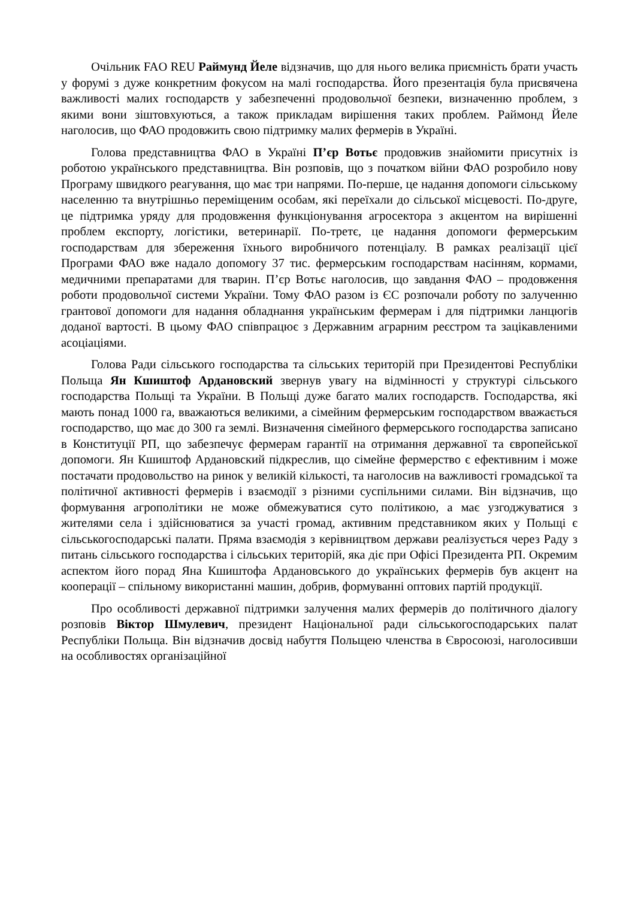Очільник FAO REU Раймунд Йеле відзначив, що для нього велика приємність брати участь у форумі з дуже конкретним фокусом на малі господарства. Його презентація була присвячена важливості малих господарств у забезпеченні продовольчої безпеки, визначенню проблем, з якими вони зіштовхуються, а також прикладам вирішення таких проблем. Раймонд Йеле наголосив, що ФАО продовжить свою підтримку малих фермерів в Україні.
Голова представництва ФАО в Україні П’єр Вотьє продовжив знайомити присутніх із роботою українського представництва. Він розповів, що з початком війни ФАО розробило нову Програму швидкого реагування, що має три напрями. По-перше, це надання допомоги сільському населенню та внутрішньо переміщеним особам, які переїхали до сільської місцевості. По-друге, це підтримка уряду для продовження функціонування агросектора з акцентом на вирішенні проблем експорту, логістики, ветеринарії. По-третє, це надання допомоги фермерським господарствам для збереження їхнього виробничого потенціалу. В рамках реалізації цієї Програми ФАО вже надало допомогу 37 тис. фермерським господарствам насінням, кормами, медичними препаратами для тварин. П’єр Вотьє наголосив, що завдання ФАО – продовження роботи продовольчої системи України. Тому ФАО разом із ЄС розпочали роботу по залученню грантової допомоги для надання обладнання українським фермерам і для підтримки ланцюгів доданої вартості. В цьому ФАО співпрацює з Державним аграрним реєстром та зацікавленими асоціаціями.
Голова Ради сільського господарства та сільських територій при Президентові Республіки Польща Ян Кшиштоф Ардановский звернув увагу на відмінності у структурі сільського господарства Польщі та України. В Польщі дуже багато малих господарств. Господарства, які мають понад 1000 га, вважаються великими, а сімейним фермерським господарством вважається господарство, що має до 300 га землі. Визначення сімейного фермерського господарства записано в Конституції РП, що забезпечує фермерам гарантії на отримання державної та європейської допомоги. Ян Кшиштоф Ардановский підкреслив, що сімейне фермерство є ефективним і може постачати продовольство на ринок у великій кількості, та наголосив на важливості громадської та політичної активності фермерів і взаємодії з різними суспільними силами. Він відзначив, що формування агрополітики не може обмежуватися суто політикою, а має узгоджуватися з жителями села і здійснюватися за участі громад, активним представником яких у Польщі є сільськогосподарські палати. Пряма взаємодія з керівництвом держави реалізується через Раду з питань сільського господарства і сільських територій, яка діє при Офісі Президента РП. Окремим аспектом його порад Яна Кшиштофа Ардановського до українських фермерів був акцент на кооперації – спільному використанні машин, добрив, формуванні оптових партій продукції.
Про особливості державної підтримки залучення малих фермерів до політичного діалогу розповів Віктор Шмулевич, президент Національної ради сільськогосподарських палат Республіки Польща. Він відзначив досвід набуття Польщею членства в Євросоюзі, наголосивши на особливостях організаційної